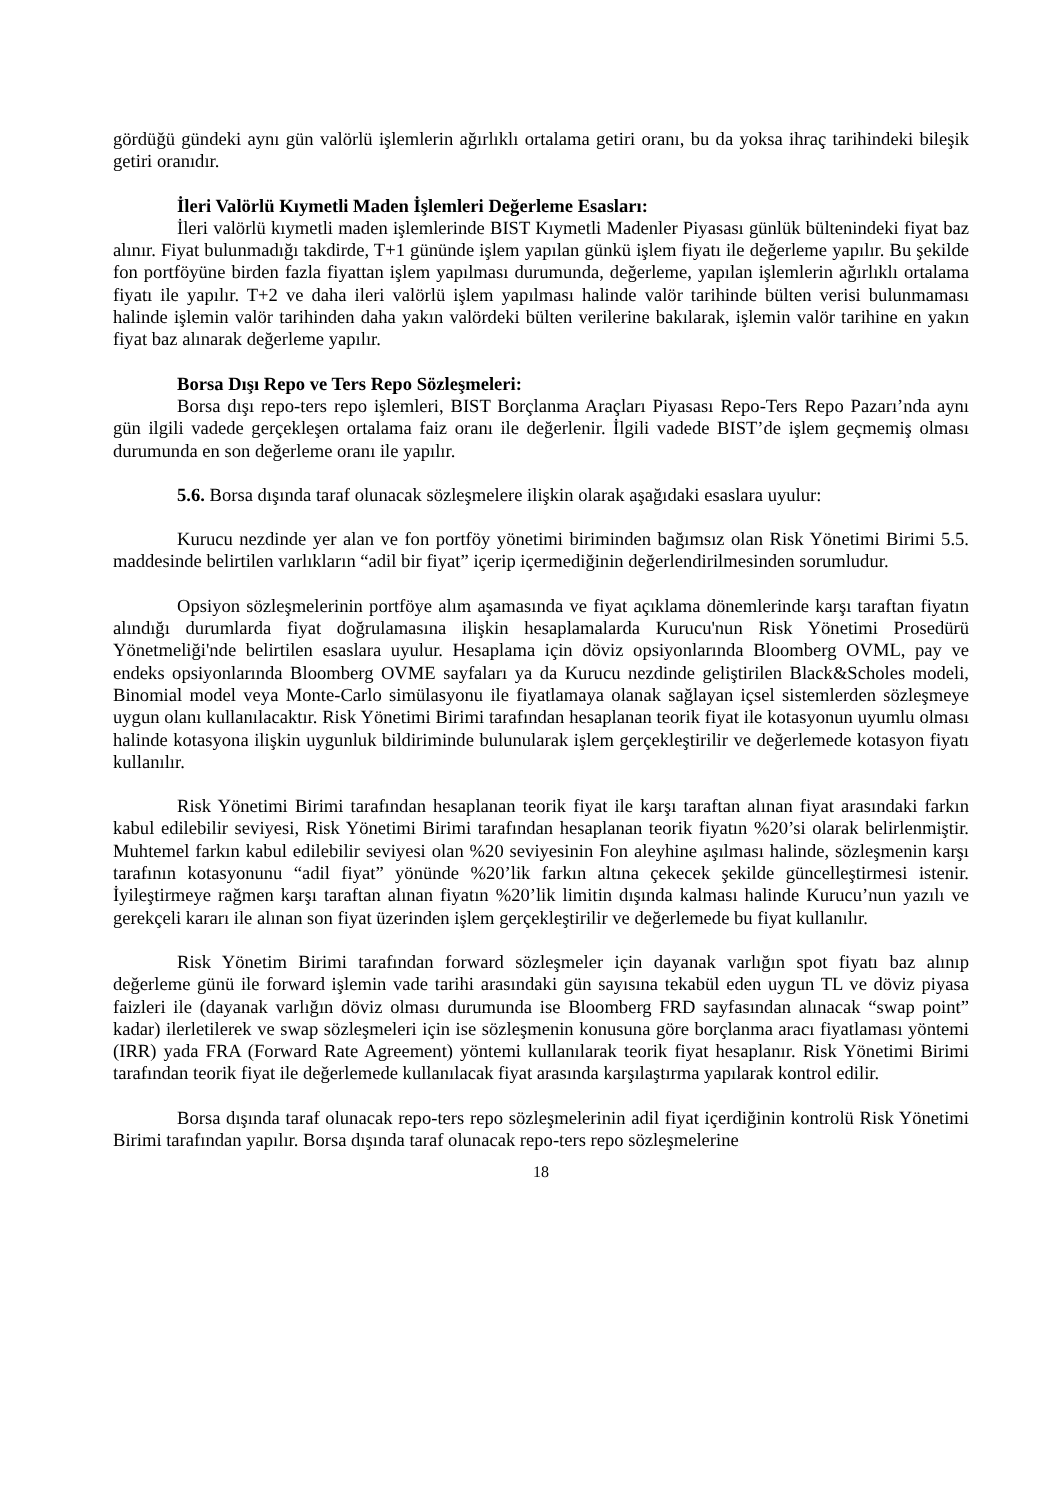gördüğü gündeki aynı gün valörlü işlemlerin ağırlıklı ortalama getiri oranı, bu da yoksa ihraç tarihindeki bileşik getiri oranıdır.
İleri Valörlü Kıymetli Maden İşlemleri Değerleme Esasları:
İleri valörlü kıymetli maden işlemlerinde BIST Kıymetli Madenler Piyasası günlük bültenindeki fiyat baz alınır. Fiyat bulunmadığı takdirde, T+1 gününde işlem yapılan günkü işlem fiyatı ile değerleme yapılır. Bu şekilde fon portföyüne birden fazla fiyattan işlem yapılması durumunda, değerleme, yapılan işlemlerin ağırlıklı ortalama fiyatı ile yapılır. T+2 ve daha ileri valörlü işlem yapılması halinde valör tarihinde bülten verisi bulunmaması halinde işlemin valör tarihinden daha yakın valördeki bülten verilerine bakılarak, işlemin valör tarihine en yakın fiyat baz alınarak değerleme yapılır.
Borsa Dışı Repo ve Ters Repo Sözleşmeleri:
Borsa dışı repo-ters repo işlemleri, BIST Borçlanma Araçları Piyasası Repo-Ters Repo Pazarı’nda aynı gün ilgili vadede gerçekleşen ortalama faiz oranı ile değerlenir. İlgili vadede BIST’de işlem geçmemiş olması durumunda en son değerleme oranı ile yapılır.
5.6. Borsa dışında taraf olunacak sözleşmelere ilişkin olarak aşağıdaki esaslara uyulur:
Kurucu nezdinde yer alan ve fon portföy yönetimi biriminden bağımsız olan Risk Yönetimi Birimi 5.5. maddesinde belirtilen varlıkların “adil bir fiyat” içerip içermediğinin değerlendirilmesinden sorumludur.
Opsiyon sözleşmelerinin portföye alım aşamasında ve fiyat açıklama dönemlerinde karşı taraftan fiyatın alındığı durumlarda fiyat doğrulamasına ilişkin hesaplamalarda Kurucu'nun Risk Yönetimi Prosedürü Yönetmeliği'nde belirtilen esaslara uyulur. Hesaplama için döviz opsiyonlarında Bloomberg OVML, pay ve endeks opsiyonlarında Bloomberg OVME sayfaları ya da Kurucu nezdinde geliştirilen Black&Scholes modeli, Binomial model veya Monte-Carlo simülasyonu ile fiyatlamaya olanak sağlayan içsel sistemlerden sözleşmeye uygun olanı kullanılacaktır. Risk Yönetimi Birimi tarafından hesaplanan teorik fiyat ile kotasyonun uyumlu olması halinde kotasyona ilişkin uygunluk bildiriminde bulunularak işlem gerçekleştirilir ve değerlemede kotasyon fiyatı kullanılır.
Risk Yönetimi Birimi tarafından hesaplanan teorik fiyat ile karşı taraftan alınan fiyat arasındaki farkın kabul edilebilir seviyesi, Risk Yönetimi Birimi tarafından hesaplanan teorik fiyatın %20’si olarak belirlenmiştir. Muhtemel farkın kabul edilebilir seviyesi olan %20 seviyesinin Fon aleyhine aşılması halinde, sözleşmenin karşı tarafının kotasyonunu “adil fiyat” yönünde %20’lik farkın altına çekecek şekilde güncelleştirmesi istenir. İyileştirmeye rağmen karşı taraftan alınan fiyatın %20’lik limitin dışında kalması halinde Kurucu’nun yazılı ve gerekçeli kararı ile alınan son fiyat üzerinden işlem gerçekleştirilir ve değerlemede bu fiyat kullanılır.
Risk Yönetim Birimi tarafından forward sözleşmeler için dayanak varlığın spot fiyatı baz alınıp değerleme günü ile forward işlemin vade tarihi arasındaki gün sayısına tekabül eden uygun TL ve döviz piyasa faizleri ile (dayanak varlığın döviz olması durumunda ise Bloomberg FRD sayfasından alınacak “swap point” kadar) ilerletilerek ve swap sözleşmeleri için ise sözleşmenin konusuna göre borçlanma aracı fiyatlaması yöntemi (IRR) yada FRA (Forward Rate Agreement) yöntemi kullanılarak teorik fiyat hesaplanır. Risk Yönetimi Birimi tarafından teorik fiyat ile değerlemede kullanılacak fiyat arasında karşılaştırma yapılarak kontrol edilir.
Borsa dışında taraf olunacak repo-ters repo sözleşmelerinin adil fiyat içerdiğinin kontrolü Risk Yönetimi Birimi tarafından yapılır. Borsa dışında taraf olunacak repo-ters repo sözleşmelerine
18